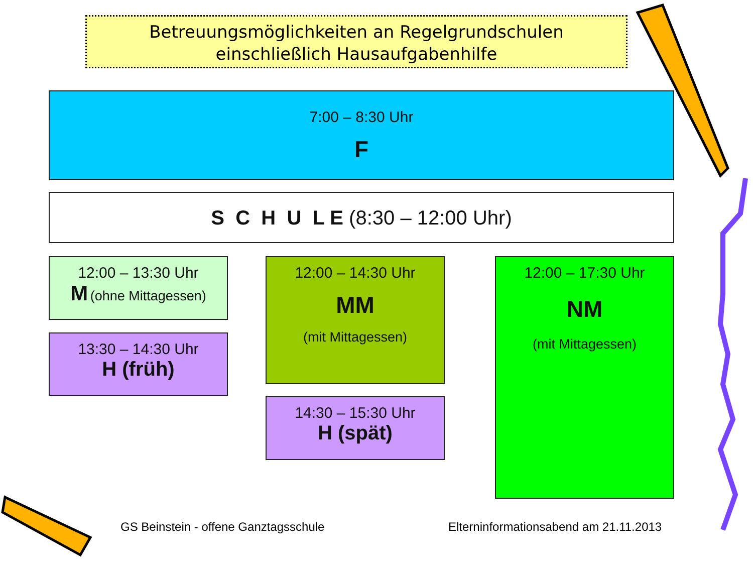Betreuungsmöglichkeiten an Regelgrundschulen
einschließlich Hausaufgabenhilfe
7:00 – 8:30 Uhr
F
S C H U L E (8:30 – 12:00 Uhr)
12:00 – 13:30 Uhr
M (ohne Mittagessen)
13:30 – 14:30 Uhr
H (früh)
12:00 – 14:30 Uhr
MM
(mit Mittagessen)
14:30 – 15:30 Uhr
H (spät)
12:00 – 17:30 Uhr
NM
(mit Mittagessen)
GS Beinstein - offene Ganztagsschule
Elterninformationsabend am 21.11.2013